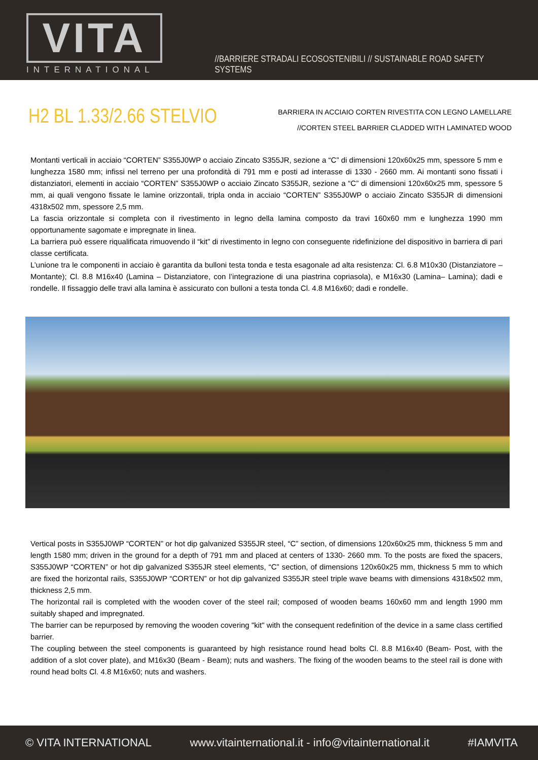VITA
INTERNATIONAL
//BARRIERE STRADALI ECOSOSTENIBILI // SUSTAINABLE ROAD SAFETY SYSTEMS
H2 BL 1.33/2.66 STELVIO
BARRIERA IN ACCIAIO CORTEN RIVESTITA CON LEGNO LAMELLARE
//CORTEN STEEL BARRIER CLADDED WITH LAMINATED WOOD
Montanti verticali in acciaio “CORTEN” S355J0WP o acciaio Zincato S355JR, sezione a “C” di dimensioni 120x60x25 mm, spessore 5 mm e lunghezza 1580 mm; infissi nel terreno per una profondità di 791 mm e posti ad interasse di 1330 - 2660 mm. Ai montanti sono fissati i distanziatori, elementi in acciaio “CORTEN” S355J0WP o acciaio Zincato S355JR, sezione a “C” di dimensioni 120x60x25 mm, spessore 5 mm, ai quali vengono fissate le lamine orizzontali, tripla onda in acciaio “CORTEN” S355J0WP o acciaio Zincato S355JR di dimensioni 4318x502 mm, spessore 2,5 mm.
La fascia orizzontale si completa con il rivestimento in legno della lamina composto da travi 160x60 mm e lunghezza 1990 mm opportunamente sagomate e impregnate in linea.
La barriera può essere riqualificata rimuovendo il “kit” di rivestimento in legno con conseguente ridefinizione del dispositivo in barriera di pari classe certificata.
L’unione tra le componenti in acciaio è garantita da bulloni testa tonda e testa esagonale ad alta resistenza: Cl. 6.8 M10x30 (Distanziatore – Montante); Cl. 8.8 M16x40 (Lamina – Distanziatore, con l’integrazione di una piastrina copriasola), e M16x30 (Lamina– Lamina); dadi e rondelle. Il fissaggio delle travi alla lamina è assicurato con bulloni a testa tonda Cl. 4.8 M16x60; dadi e rondelle.
Vertical posts in S355J0WP “CORTEN” or hot dip galvanized S355JR steel, “C” section, of dimensions 120x60x25 mm, thickness 5 mm and length 1580 mm; driven in the ground for a depth of 791 mm and placed at centers of 1330- 2660 mm. To the posts are fixed the spacers, S355J0WP “CORTEN” or hot dip galvanized S355JR steel elements, “C” section, of dimensions 120x60x25 mm, thickness 5 mm to which are fixed the horizontal rails, S355J0WP “CORTEN” or hot dip galvanized S355JR steel triple wave beams with dimensions 4318x502 mm, thickness 2,5 mm.
The horizontal rail is completed with the wooden cover of the steel rail; composed of wooden beams 160x60 mm and length 1990 mm suitably shaped and impregnated.
The barrier can be repurposed by removing the wooden covering "kit" with the consequent redefinition of the device in a same class certified barrier.
The coupling between the steel components is guaranteed by high resistance round head bolts Cl. 8.8 M16x40 (Beam- Post, with the addition of a slot cover plate), and M16x30 (Beam - Beam); nuts and washers. The fixing of the wooden beams to the steel rail is done with round head bolts Cl. 4.8 M16x60; nuts and washers.
© VITA INTERNATIONAL www.vitainternational.it - info@vitainternational.it #IAMVITA